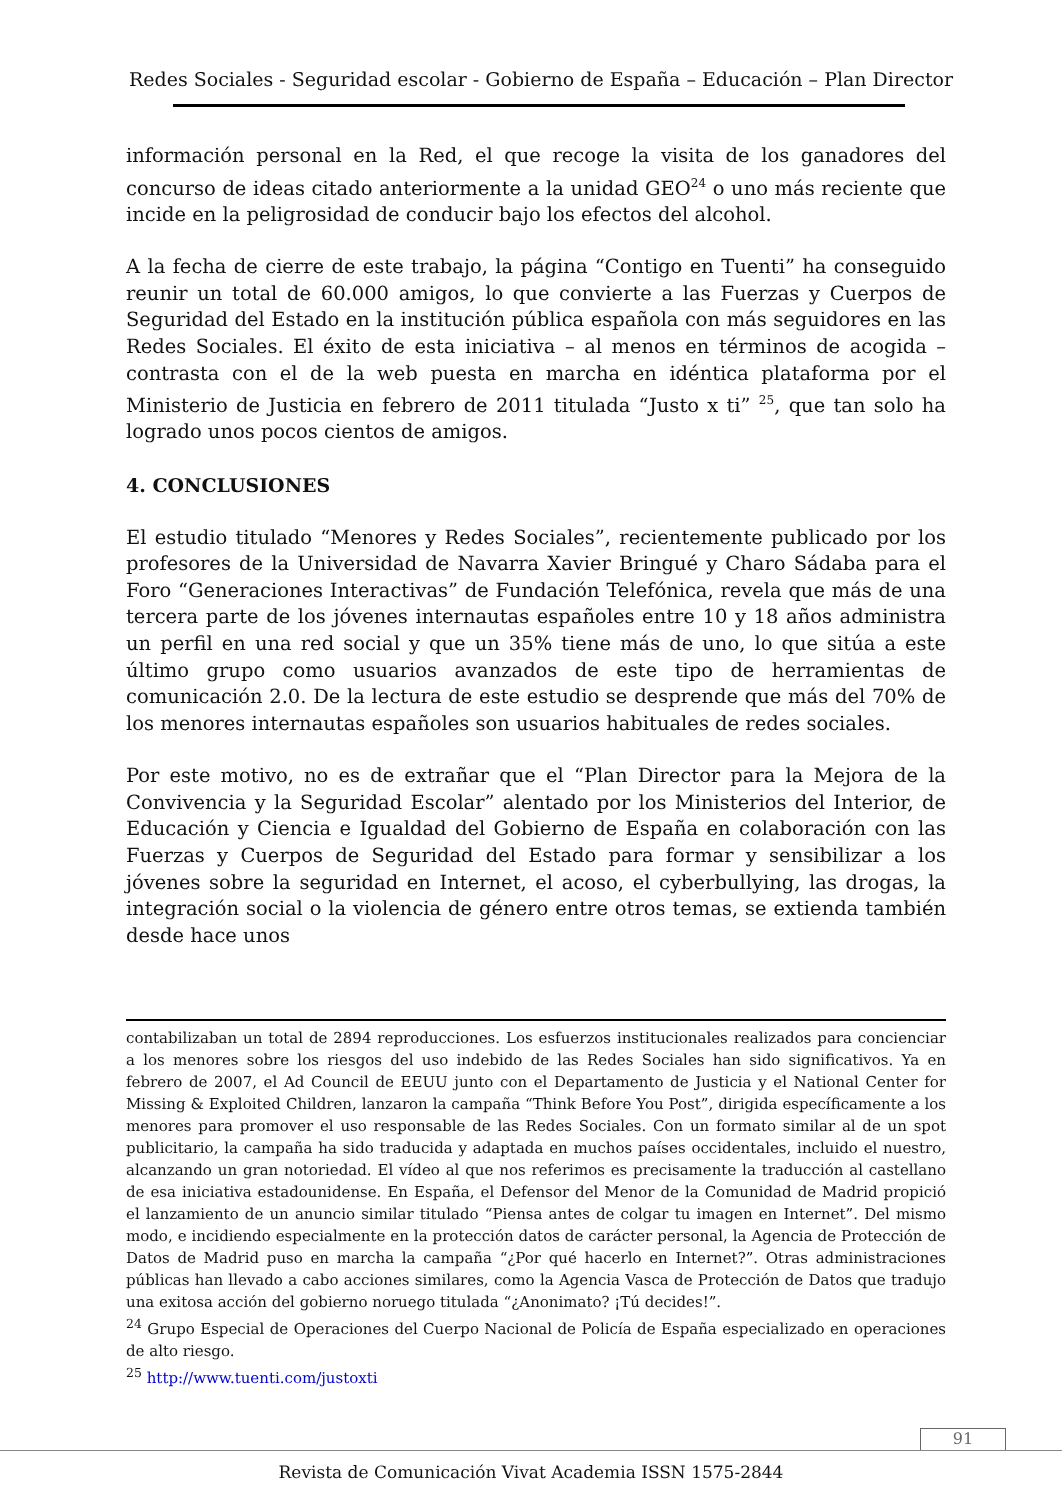Redes Sociales - Seguridad escolar - Gobierno de España – Educación – Plan Director
información personal en la Red, el que recoge la visita de los ganadores del concurso de ideas citado anteriormente a la unidad GEO<sup>24</sup> o uno más reciente que incide en la peligrosidad de conducir bajo los efectos del alcohol.
A la fecha de cierre de este trabajo, la página “Contigo en Tuenti” ha conseguido reunir un total de 60.000 amigos, lo que convierte a las Fuerzas y Cuerpos de Seguridad del Estado en la institución pública española con más seguidores en las Redes Sociales. El éxito de esta iniciativa – al menos en términos de acogida – contrasta con el de la web puesta en marcha en idéntica plataforma por el Ministerio de Justicia en febrero de 2011 titulada “Justo x ti” <sup>25</sup>, que tan solo ha logrado unos pocos cientos de amigos.
4. CONCLUSIONES
El estudio titulado “Menores y Redes Sociales”, recientemente publicado por los profesores de la Universidad de Navarra Xavier Bringué y Charo Sádaba para el Foro “Generaciones Interactivas” de Fundación Telefónica, revela que más de una tercera parte de los jóvenes internautas españoles entre 10 y 18 años administra un perfil en una red social y que un 35% tiene más de uno, lo que sitúa a este último grupo como usuarios avanzados de este tipo de herramientas de comunicación 2.0. De la lectura de este estudio se desprende que más del 70% de los menores internautas españoles son usuarios habituales de redes sociales.
Por este motivo, no es de extrañar que el “Plan Director para la Mejora de la Convivencia y la Seguridad Escolar” alentado por los Ministerios del Interior, de Educación y Ciencia e Igualdad del Gobierno de España en colaboración con las Fuerzas y Cuerpos de Seguridad del Estado para formar y sensibilizar a los jóvenes sobre la seguridad en Internet, el acoso, el cyberbullying, las drogas, la integración social o la violencia de género entre otros temas, se extienda también desde hace unos
contabilizaban un total de 2894 reproducciones. Los esfuerzos institucionales realizados para concienciar a los menores sobre los riesgos del uso indebido de las Redes Sociales han sido significativos. Ya en febrero de 2007, el Ad Council de EEUU junto con el Departamento de Justicia y el National Center for Missing & Exploited Children, lanzaron la campaña “Think Before You Post”, dirigida específicamente a los menores para promover el uso responsable de las Redes Sociales. Con un formato similar al de un spot publicitario, la campaña ha sido traducida y adaptada en muchos países occidentales, incluido el nuestro, alcanzando un gran notoriedad. El vídeo al que nos referimos es precisamente la traducción al castellano de esa iniciativa estadounidense. En España, el Defensor del Menor de la Comunidad de Madrid propició el lanzamiento de un anuncio similar titulado “Piensa antes de colgar tu imagen en Internet”. Del mismo modo, e incidiendo especialmente en la protección datos de carácter personal, la Agencia de Protección de Datos de Madrid puso en marcha la campaña “¿Por qué hacerlo en Internet?”. Otras administraciones públicas han llevado a cabo acciones similares, como la Agencia Vasca de Protección de Datos que tradujo una exitosa acción del gobierno noruego titulada “¿Anonimato? ¡Tú decides!”.
<sup>24</sup> Grupo Especial de Operaciones del Cuerpo Nacional de Policía de España especializado en operaciones de alto riesgo.
<sup>25</sup> http://www.tuenti.com/justoxti
91
Revista de Comunicación Vivat Academia ISSN 1575-2844